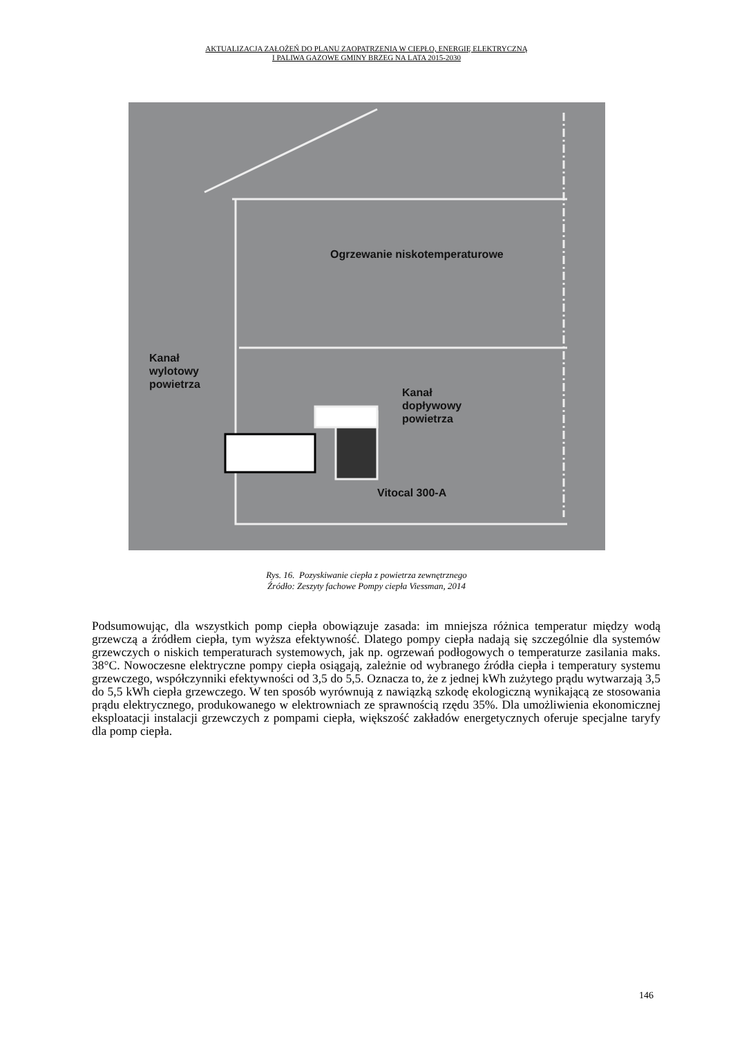AKTUALIZACJA ZAŁOŻEŃ DO PLANU ZAOPATRZENIA W CIEPŁO, ENERGIĘ ELEKTRYCZNĄ
I PALIWA GAZOWE GMINY BRZEG NA LATA 2015-2030
Ogrzewanie niskotemperaturowe
Kanał
wylotowy
powietrza
Kanał
dopływowy
powietrza
Vitocal 300-A
Rys. 16. Pozyskiwanie ciepła z powietrza zewnętrznego
Źródło: Zeszyty fachowe Pompy ciepła Viessman, 2014
Podsumowując, dla wszystkich pomp ciepła obowiązuje zasada: im mniejsza różnica temperatur między wodą grzewczą a źródłem ciepła, tym wyższa efektywność. Dlatego pompy ciepła nadają się szczególnie dla systemów grzewczych o niskich temperaturach systemowych, jak np. ogrzewań podłogowych o temperaturze zasilania maks. 38°C. Nowoczesne elektryczne pompy ciepła osiągają, zależnie od wybranego źródła ciepła i temperatury systemu grzewczego, współczynniki efektywności od 3,5 do 5,5. Oznacza to, że z jednej kWh zużytego prądu wytwarzają 3,5 do 5,5 kWh ciepła grzewczego. W ten sposób wyrównują z nawiązką szkodę ekologiczną wynikającą ze stosowania prądu elektrycznego, produkowanego w elektrowniach ze sprawnością rzędu 35%. Dla umożliwienia ekonomicznej eksploatacji instalacji grzewczych z pompami ciepła, większość zakładów energetycznych oferuje specjalne taryfy dla pomp ciepła.
146